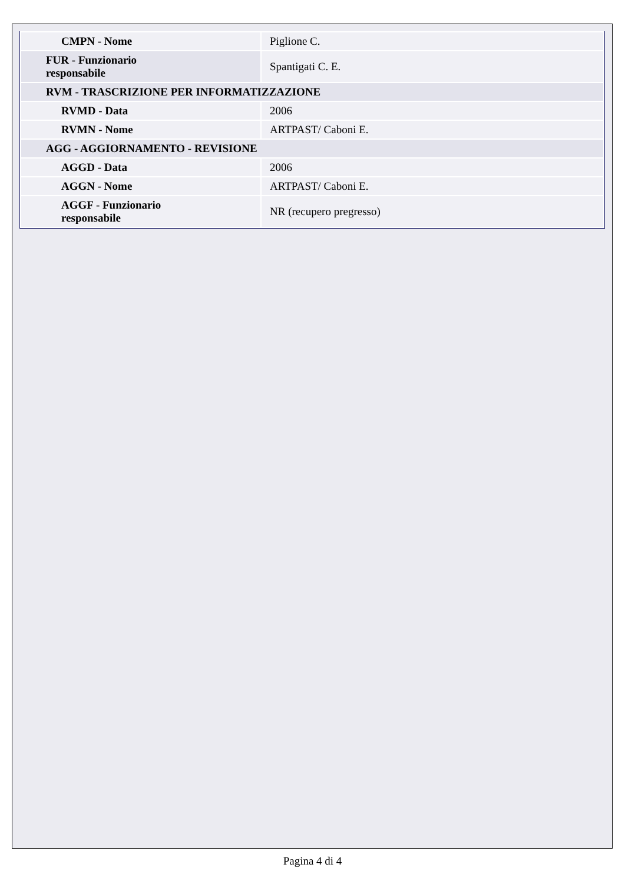| CMPN - Nome | Piglione C. |
| FUR - Funzionario responsabile | Spantigati C. E. |
| RVM - TRASCRIZIONE PER INFORMATIZZAZIONE | |
| RVMD - Data | 2006 |
| RVMN - Nome | ARTPAST/ Caboni E. |
| AGG - AGGIORNAMENTO - REVISIONE | |
| AGGD - Data | 2006 |
| AGGN - Nome | ARTPAST/ Caboni E. |
| AGGF - Funzionario responsabile | NR (recupero pregresso) |
Pagina 4 di 4